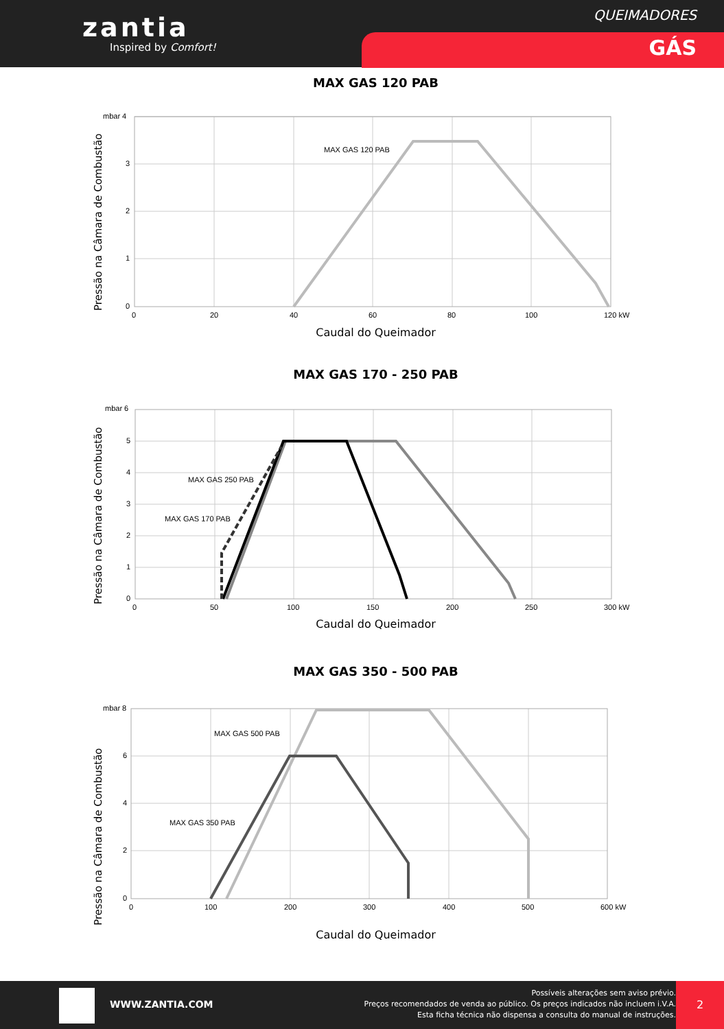zantia
Inspired by Comfort!
QUEIMADORES
GÁS
MAX GAS 120 PAB
mbar 4
3
2
1
0
0
20
40
60
80
100
120 kW
MAX GAS 120 PAB
Pressão na Câmara de Combustão
Caudal do Queimador
MAX GAS 170 - 250 PAB
mbar 6
5
4
3
2
1
0
0
50
100
150
200
250
300 kW
MAX GAS 250 PAB
MAX GAS 170 PAB
Pressão na Câmara de Combustão
Caudal do Queimador
MAX GAS 350 - 500 PAB
mbar 8
6
4
2
0
0
100
200
300
400
500
600 kW
MAX GAS 500 PAB
MAX GAS 350 PAB
Pressão na Câmara de Combustão
Caudal do Queimador
WWW.ZANTIA.COM
Possíveis alterações sem aviso prévio.
Preços recomendados de venda ao público. Os preços indicados não incluem i.V.A.
Esta ficha técnica não dispensa a consulta do manual de instruções.
2